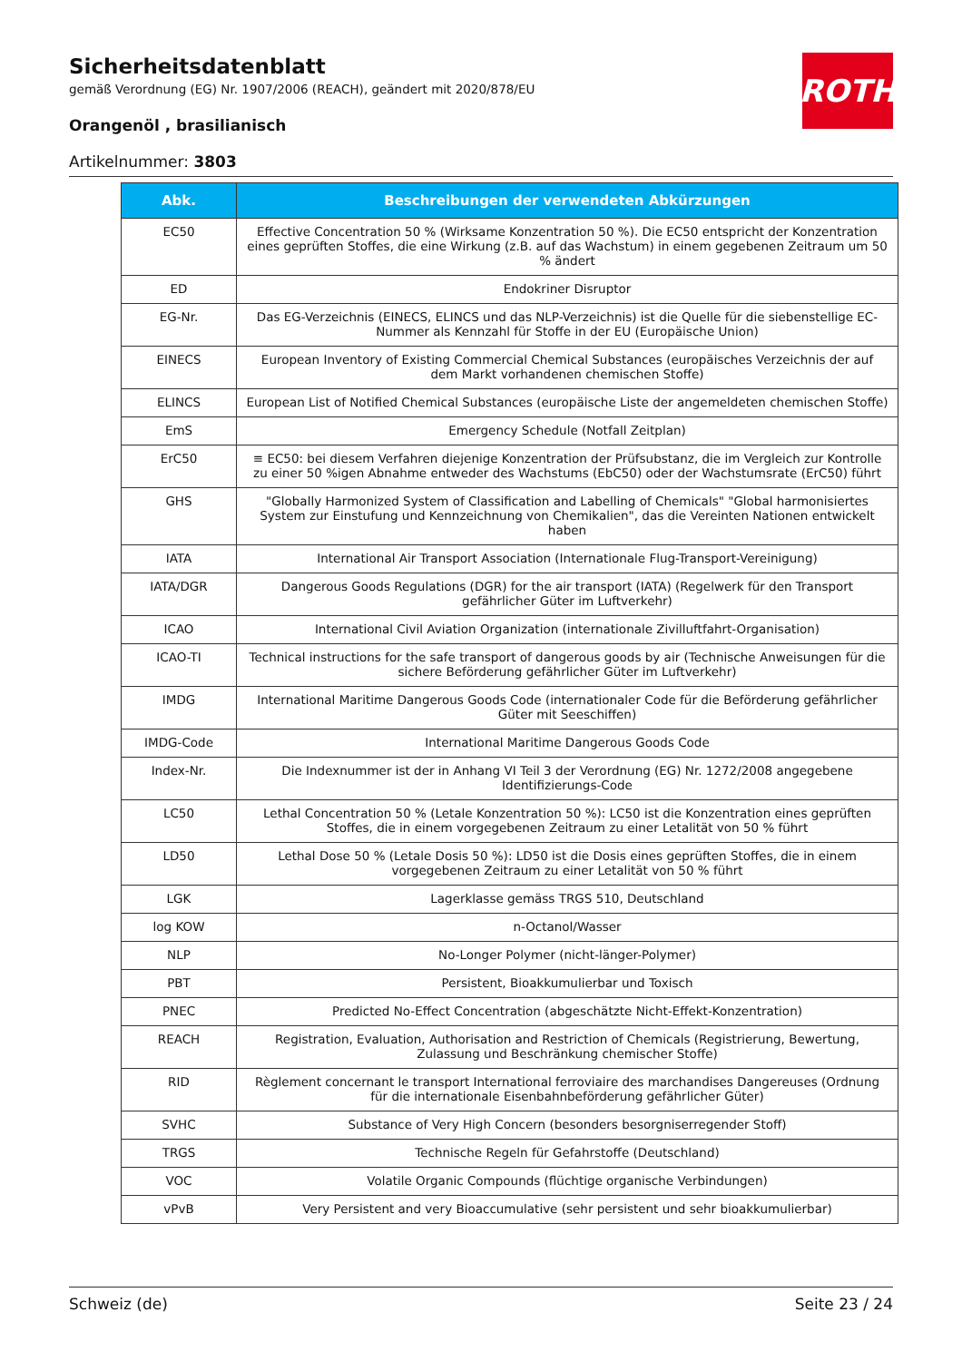ROTH
Sicherheitsdatenblatt
gemäß Verordnung (EG) Nr. 1907/2006 (REACH), geändert mit 2020/878/EU
Orangenöl , brasilianisch
Artikelnummer: 3803
| Abk. | Beschreibungen der verwendeten Abkürzungen |
| --- | --- |
| EC50 | Effective Concentration 50 % (Wirksame Konzentration 50 %). Die EC50 entspricht der Konzentration eines geprüften Stoffes, die eine Wirkung (z.B. auf das Wachstum) in einem gegebenen Zeitraum um 50 % ändert |
| ED | Endokriner Disruptor |
| EG-Nr. | Das EG-Verzeichnis (EINECS, ELINCS und das NLP-Verzeichnis) ist die Quelle für die siebenstellige EC-Nummer als Kennzahl für Stoffe in der EU (Europäische Union) |
| EINECS | European Inventory of Existing Commercial Chemical Substances (europäisches Verzeichnis der auf dem Markt vorhandenen chemischen Stoffe) |
| ELINCS | European List of Notified Chemical Substances (europäische Liste der angemeldeten chemischen Stoffe) |
| EmS | Emergency Schedule (Notfall Zeitplan) |
| ErC50 | ≡ EC50: bei diesem Verfahren diejenige Konzentration der Prüfsubstanz, die im Vergleich zur Kontrolle zu einer 50 %igen Abnahme entweder des Wachstums (EbC50) oder der Wachstumsrate (ErC50) führt |
| GHS | "Globally Harmonized System of Classification and Labelling of Chemicals" "Global harmonisiertes System zur Einstufung und Kennzeichnung von Chemikalien", das die Vereinten Nationen entwickelt haben |
| IATA | International Air Transport Association (Internationale Flug-Transport-Vereinigung) |
| IATA/DGR | Dangerous Goods Regulations (DGR) for the air transport (IATA) (Regelwerk für den Transport gefährlicher Güter im Luftverkehr) |
| ICAO | International Civil Aviation Organization (internationale Zivilluftfahrt-Organisation) |
| ICAO-TI | Technical instructions for the safe transport of dangerous goods by air (Technische Anweisungen für die sichere Beförderung gefährlicher Güter im Luftverkehr) |
| IMDG | International Maritime Dangerous Goods Code (internationaler Code für die Beförderung gefährlicher Güter mit Seeschiffen) |
| IMDG-Code | International Maritime Dangerous Goods Code |
| Index-Nr. | Die Indexnummer ist der in Anhang VI Teil 3 der Verordnung (EG) Nr. 1272/2008 angegebene Identifizierungs-Code |
| LC50 | Lethal Concentration 50 % (Letale Konzentration 50 %): LC50 ist die Konzentration eines geprüften Stoffes, die in einem vorgegebenen Zeitraum zu einer Letalität von 50 % führt |
| LD50 | Lethal Dose 50 % (Letale Dosis 50 %): LD50 ist die Dosis eines geprüften Stoffes, die in einem vorgegebenen Zeitraum zu einer Letalität von 50 % führt |
| LGK | Lagerklasse gemäss TRGS 510, Deutschland |
| log KOW | n-Octanol/Wasser |
| NLP | No-Longer Polymer (nicht-länger-Polymer) |
| PBT | Persistent, Bioakkumulierbar und Toxisch |
| PNEC | Predicted No-Effect Concentration (abgeschätzte Nicht-Effekt-Konzentration) |
| REACH | Registration, Evaluation, Authorisation and Restriction of Chemicals (Registrierung, Bewertung, Zulassung und Beschränkung chemischer Stoffe) |
| RID | Règlement concernant le transport International ferroviaire des marchandises Dangereuses (Ordnung für die internationale Eisenbahnbeförderung gefährlicher Güter) |
| SVHC | Substance of Very High Concern (besonders besorgniserregender Stoff) |
| TRGS | Technische Regeln für Gefahrstoffe (Deutschland) |
| VOC | Volatile Organic Compounds (flüchtige organische Verbindungen) |
| vPvB | Very Persistent and very Bioaccumulative (sehr persistent und sehr bioakkumulierbar) |
Schweiz (de) Seite 23 / 24